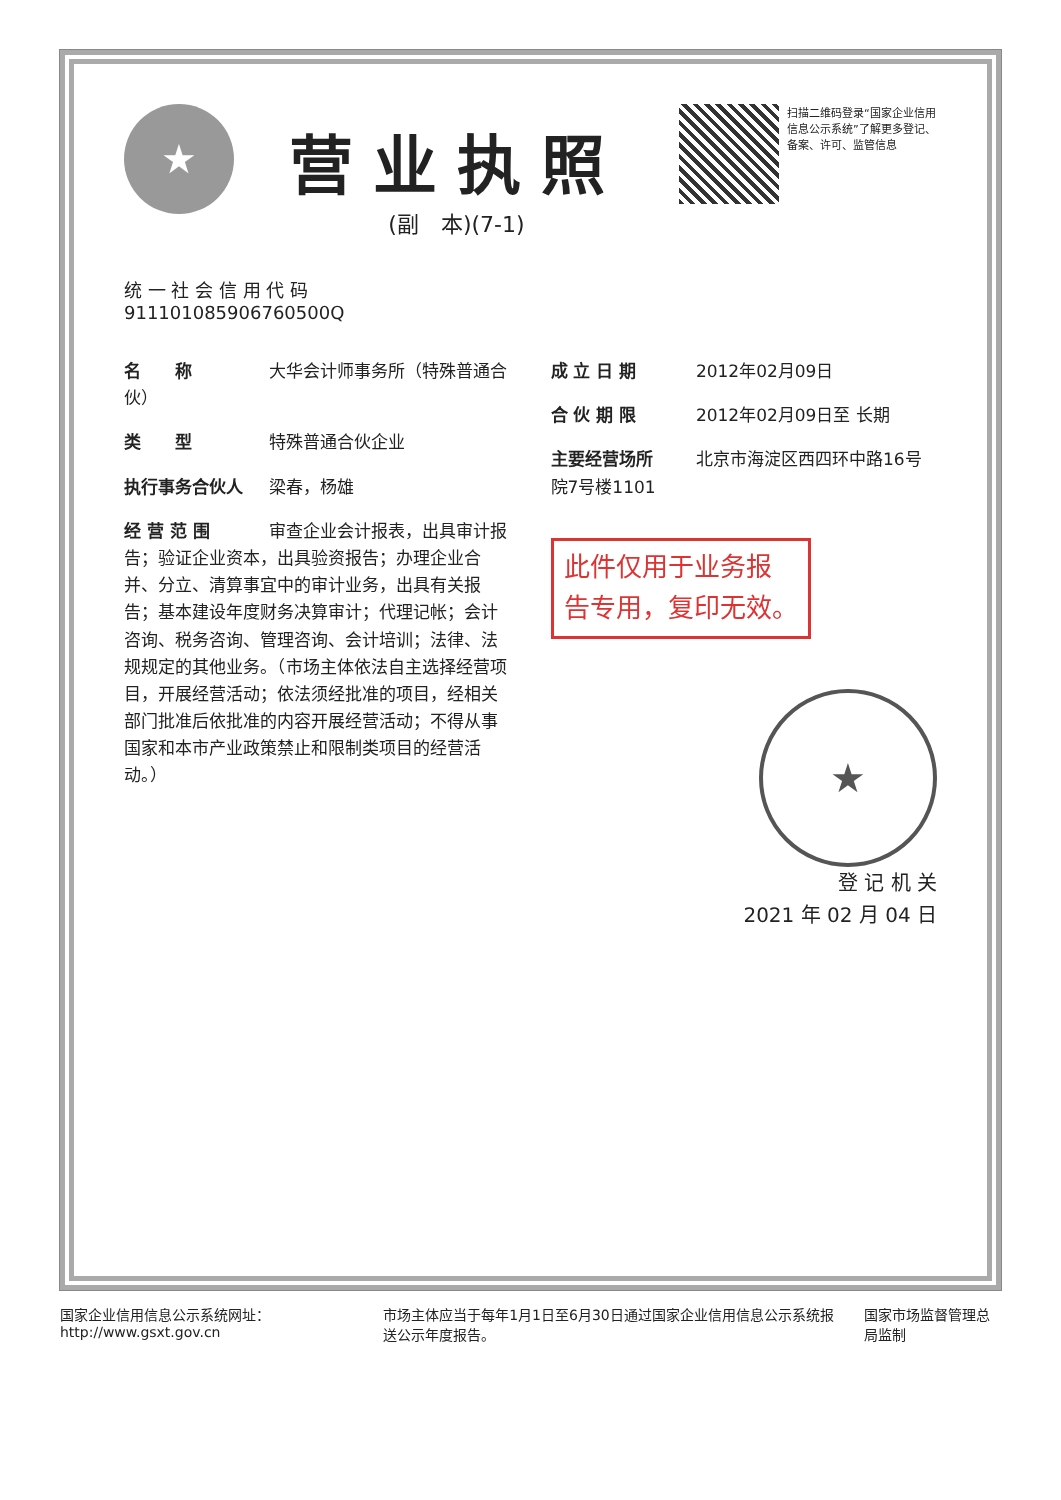★
营业执照
(副　本)(7-1)
扫描二维码登录“国家企业信用信息公示系统”了解更多登记、备案、许可、监管信息
统 一 社 会 信 用 代 码
911101085906760500Q
名　　称 大华会计师事务所（特殊普通合伙）
类　　型 特殊普通合伙企业
执行事务合伙人 梁春，杨雄
经 营 范 围 审查企业会计报表，出具审计报告；验证企业资本，出具验资报告；办理企业合并、分立、清算事宜中的审计业务，出具有关报告；基本建设年度财务决算审计；代理记帐；会计咨询、税务咨询、管理咨询、会计培训；法律、法规规定的其他业务。（市场主体依法自主选择经营项目，开展经营活动；依法须经批准的项目，经相关部门批准后依批准的内容开展经营活动；不得从事国家和本市产业政策禁止和限制类项目的经营活动。）
成 立 日 期 2012年02月09日
合 伙 期 限 2012年02月09日至 长期
主要经营场所 北京市海淀区西四环中路16号院7号楼1101
此件仅用于业务报
告专用，复印无效。
★
登 记 机 关
2021 年 02 月 04 日
国家企业信用信息公示系统网址：http://www.gsxt.gov.cn 市场主体应当于每年1月1日至6月30日通过国家企业信用信息公示系统报送公示年度报告。 国家市场监督管理总局监制